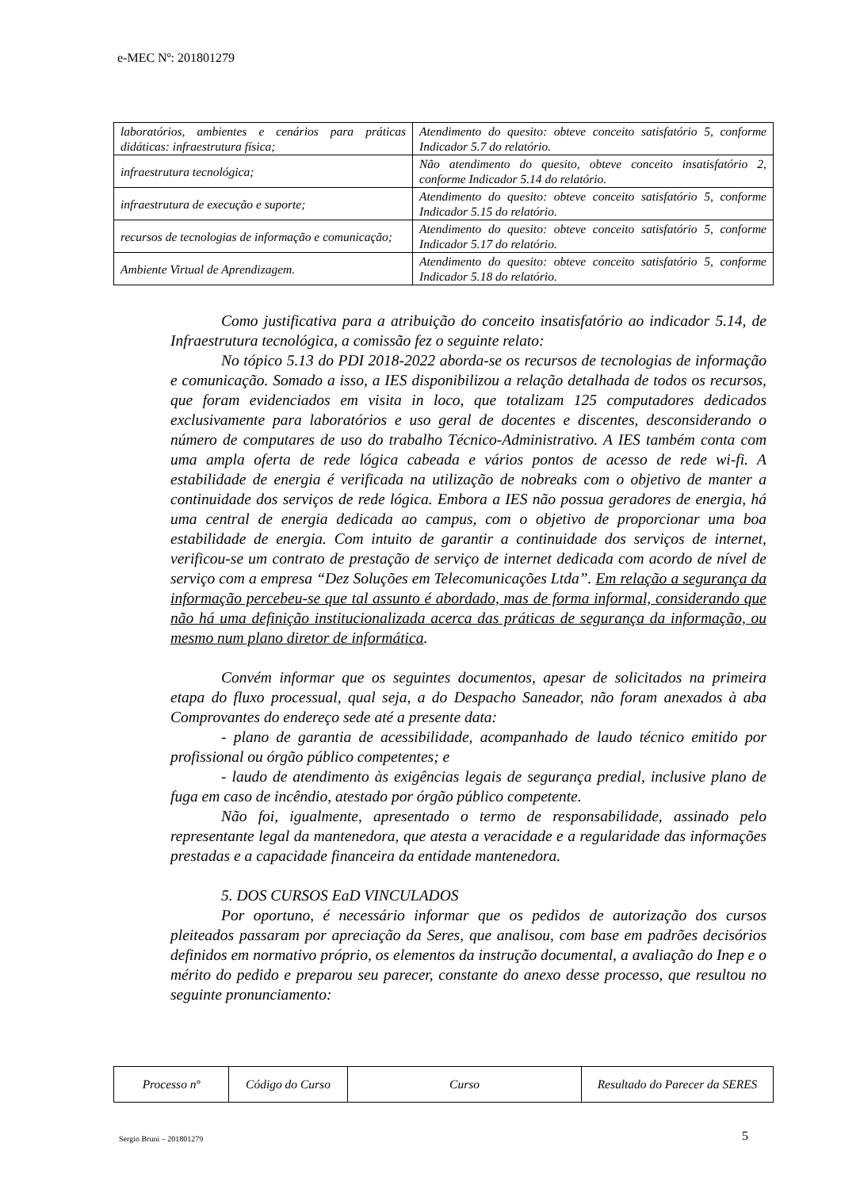e-MEC Nº: 201801279
| laboratórios, ambientes e cenários para práticas didáticas: infraestrutura física; | Atendimento do quesito: obteve conceito satisfatório 5, conforme Indicador 5.7 do relatório. |
| infraestrutura tecnológica; | Não atendimento do quesito, obteve conceito insatisfatório 2, conforme Indicador 5.14 do relatório. |
| infraestrutura de execução e suporte; | Atendimento do quesito: obteve conceito satisfatório 5, conforme Indicador 5.15 do relatório. |
| recursos de tecnologias de informação e comunicação; | Atendimento do quesito: obteve conceito satisfatório 5, conforme Indicador 5.17 do relatório. |
| Ambiente Virtual de Aprendizagem. | Atendimento do quesito: obteve conceito satisfatório 5, conforme Indicador 5.18 do relatório. |
Como justificativa para a atribuição do conceito insatisfatório ao indicador 5.14, de Infraestrutura tecnológica, a comissão fez o seguinte relato:
No tópico 5.13 do PDI 2018-2022 aborda-se os recursos de tecnologias de informação e comunicação. Somado a isso, a IES disponibilizou a relação detalhada de todos os recursos, que foram evidenciados em visita in loco, que totalizam 125 computadores dedicados exclusivamente para laboratórios e uso geral de docentes e discentes, desconsiderando o número de computares de uso do trabalho Técnico-Administrativo. A IES também conta com uma ampla oferta de rede lógica cabeada e vários pontos de acesso de rede wi-fi. A estabilidade de energia é verificada na utilização de nobreaks com o objetivo de manter a continuidade dos serviços de rede lógica. Embora a IES não possua geradores de energia, há uma central de energia dedicada ao campus, com o objetivo de proporcionar uma boa estabilidade de energia. Com intuito de garantir a continuidade dos serviços de internet, verificou-se um contrato de prestação de serviço de internet dedicada com acordo de nível de serviço com a empresa “Dez Soluções em Telecomunicações Ltda”. Em relação a segurança da informação percebeu-se que tal assunto é abordado, mas de forma informal, considerando que não há uma definição institucionalizada acerca das práticas de segurança da informação, ou mesmo num plano diretor de informática.
Convém informar que os seguintes documentos, apesar de solicitados na primeira etapa do fluxo processual, qual seja, a do Despacho Saneador, não foram anexados à aba Comprovantes do endereço sede até a presente data:
- plano de garantia de acessibilidade, acompanhado de laudo técnico emitido por profissional ou órgão público competentes; e
- laudo de atendimento às exigências legais de segurança predial, inclusive plano de fuga em caso de incêndio, atestado por órgão público competente.
Não foi, igualmente, apresentado o termo de responsabilidade, assinado pelo representante legal da mantenedora, que atesta a veracidade e a regularidade das informações prestadas e a capacidade financeira da entidade mantenedora.
5. DOS CURSOS EaD VINCULADOS
Por oportuno, é necessário informar que os pedidos de autorização dos cursos pleiteados passaram por apreciação da Seres, que analisou, com base em padrões decisórios definidos em normativo próprio, os elementos da instrução documental, a avaliação do Inep e o mérito do pedido e preparou seu parecer, constante do anexo desse processo, que resultou no seguinte pronunciamento:
| Processo nº | Código do Curso | Curso | Resultado do Parecer da SERES |
| --- | --- | --- | --- |
Sergio Bruni – 201801279 5